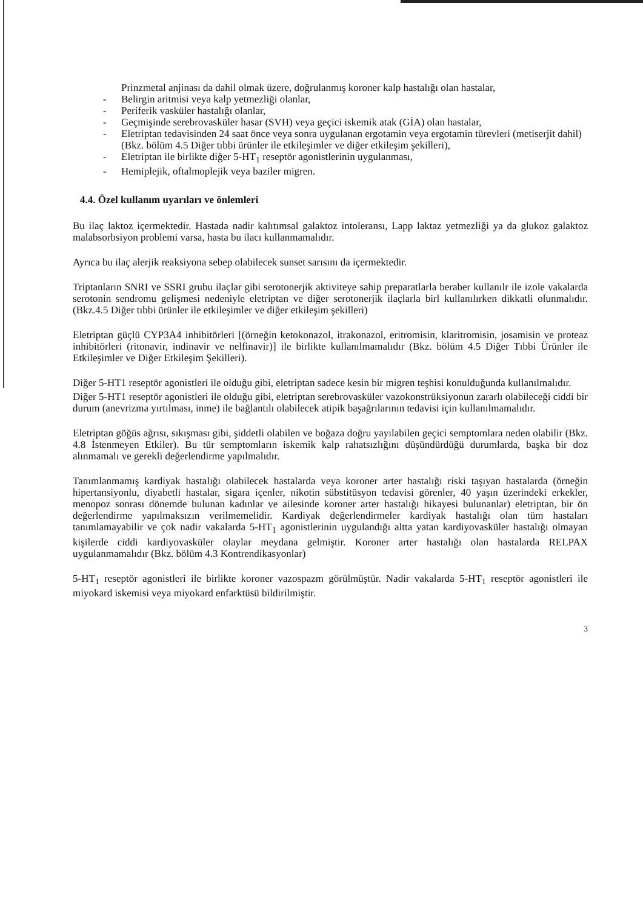Prinzmetal anjinası da dahil olmak üzere, doğrulanmış koroner kalp hastalığı olan hastalar,
- Belirgin aritmisi veya kalp yetmezliği olanlar,
- Periferik vasküler hastalığı olanlar,
- Geçmişinde serebrovasküler hasar (SVH) veya geçici iskemik atak (GİA) olan hastalar,
- Eletriptan tedavisinden 24 saat önce veya sonra uygulanan ergotamin veya ergotamin türevleri (metiserjit dahil) (Bkz. bölüm 4.5 Diğer tıbbi ürünler ile etkileşimler ve diğer etkileşim şekilleri),
- Eletriptan ile birlikte diğer 5-HT<sub>1</sub> reseptör agonistlerinin uygulanması,
- Hemiplejik, oftalmoplejik veya baziler migren.
4.4. Özel kullanım uyarıları ve önlemleri
Bu ilaç laktoz içermektedir. Hastada nadir kalıtımsal galaktoz intoleransı, Lapp laktaz yetmezliği ya da glukoz galaktoz malabsorbsiyon problemi varsa, hasta bu ilacı kullanmamalıdır.
Ayrıca bu ilaç alerjik reaksiyona sebep olabilecek sunset sarısını da içermektedir.
Triptanların SNRI ve SSRI grubu ilaçlar gibi serotonerjik aktiviteye sahip preparatlarla beraber kullanılr ile izole vakalarda serotonin sendromu gelişmesi nedeniyle eletriptan ve diğer serotonerjik ilaçlarla birl kullanılırken dikkatli olunmalıdır. (Bkz.4.5 Diğer tıbbi ürünler ile etkileşimler ve diğer etkileşim şekilleri)
Eletriptan güçlü CYP3A4 inhibitörleri [(örneğin ketokonazol, itrakonazol, eritromisin, klaritromisin, josamisin ve proteaz inhibitörleri (ritonavir, indinavir ve nelfinavir)] ile birlikte kullanılmamalıdır (Bkz. bölüm 4.5 Diğer Tıbbi Ürünler ile Etkileşimler ve Diğer Etkileşim Şekilleri).
Diğer 5-HT1 reseptör agonistleri ile olduğu gibi, eletriptan sadece kesin bir migren teşhisi konulduğunda kullanılmalıdır.
Diğer 5-HT1 reseptör agonistleri ile olduğu gibi, eletriptan serebrovasküler vazokonstrüksiyonun zararlı olabileceği ciddi bir durum (anevrizma yırtılması, inme) ile bağlantılı olabilecek atipik başağrılarının tedavisi için kullanılmamalıdır.
Eletriptan göğüs ağrısı, sıkışması gibi, şiddetli olabilen ve boğaza doğru yayılabilen geçici semptomlara neden olabilir (Bkz. 4.8 İstenmeyen Etkiler). Bu tür semptomların iskemik kalp rahatsızlığını düşündürdüğü durumlarda, başka bir doz alınmamalı ve gerekli değerlendirme yapılmalıdır.
Tanımlanmamış kardiyak hastalığı olabilecek hastalarda veya koroner arter hastalığı riski taşıyan hastalarda (örneğin hipertansiyonlu, diyabetli hastalar, sigara içenler, nikotin sübstitüsyon tedavisi görenler, 40 yaşın üzerindeki erkekler, menopoz sonrası dönemde bulunan kadınlar ve ailesinde koroner arter hastalığı hikayesi bulunanlar) eletriptan, bir ön değerlendirme yapılmaksızın verilmemelidir. Kardiyak değerlendirmeler kardiyak hastalığı olan tüm hastaları tanımlamayabilir ve çok nadir vakalarda 5-HT<sub>1</sub> agonistlerinin uygulandığı altta yatan kardiyovasküler hastalığı olmayan kişilerde ciddi kardiyovasküler olaylar meydana gelmiştir. Koroner arter hastalığı olan hastalarda RELPAX uygulanmamalıdır (Bkz. bölüm 4.3 Kontrendikasyonlar)
5-HT<sub>1</sub> reseptör agonistleri ile birlikte koroner vazospazm görülmüştür. Nadir vakalarda 5-HT<sub>1</sub> reseptör agonistleri ile miyokard iskemisi veya miyokard enfarktüsü bildirilmiştir.
3